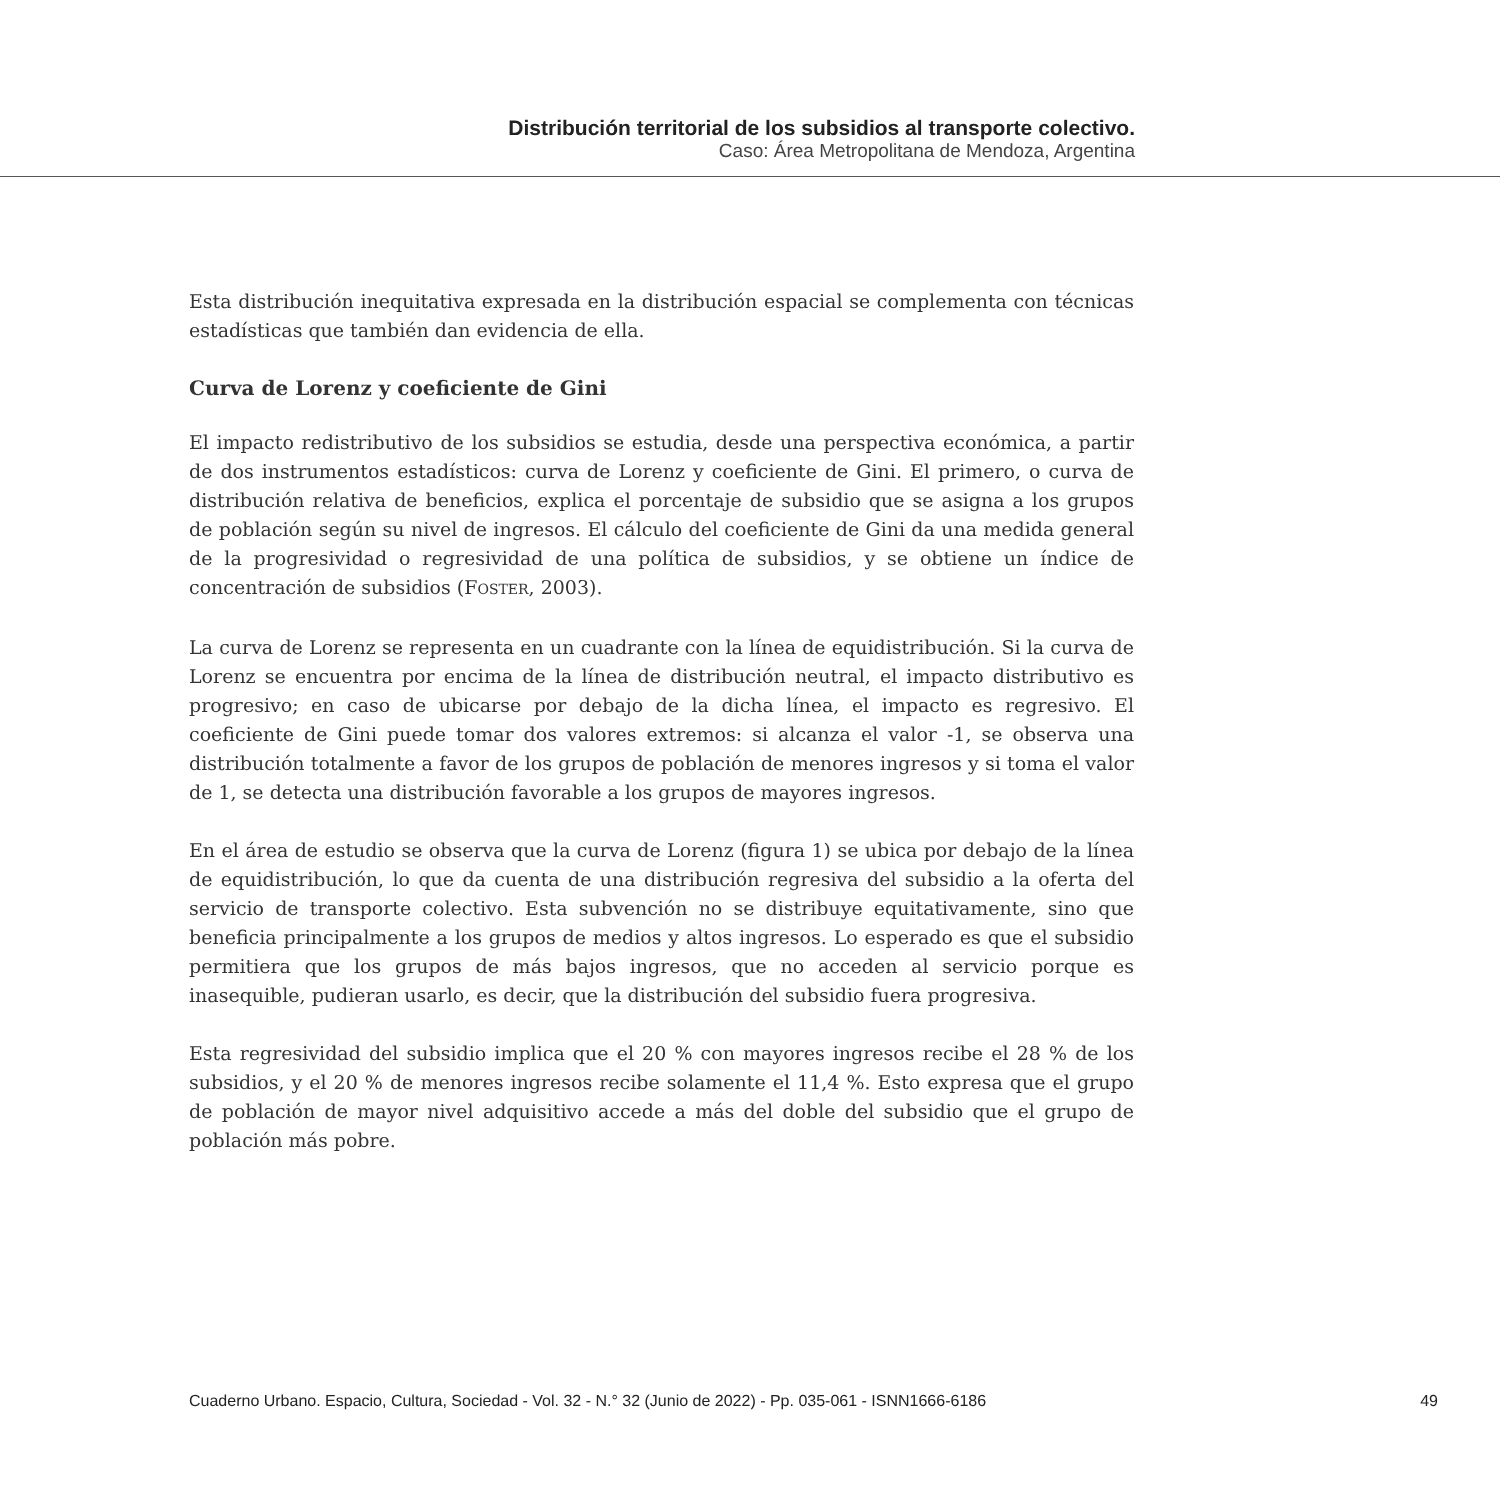Distribución territorial de los subsidios al transporte colectivo.
Caso: Área Metropolitana de Mendoza, Argentina
Esta distribución inequitativa expresada en la distribución espacial se complementa con técnicas estadísticas que también dan evidencia de ella.
Curva de Lorenz y coeficiente de Gini
El impacto redistributivo de los subsidios se estudia, desde una perspectiva económica, a partir de dos instrumentos estadísticos: curva de Lorenz y coeficiente de Gini. El primero, o curva de distribución relativa de beneficios, explica el porcentaje de subsidio que se asigna a los grupos de población según su nivel de ingresos. El cálculo del coeficiente de Gini da una medida general de la progresividad o regresividad de una política de subsidios, y se obtiene un índice de concentración de subsidios (FOSTER, 2003).
La curva de Lorenz se representa en un cuadrante con la línea de equidistribución. Si la curva de Lorenz se encuentra por encima de la línea de distribución neutral, el impacto distributivo es progresivo; en caso de ubicarse por debajo de la dicha línea, el impacto es regresivo. El coeficiente de Gini puede tomar dos valores extremos: si alcanza el valor -1, se observa una distribución totalmente a favor de los grupos de población de menores ingresos y si toma el valor de 1, se detecta una distribución favorable a los grupos de mayores ingresos.
En el área de estudio se observa que la curva de Lorenz (figura 1) se ubica por debajo de la línea de equidistribución, lo que da cuenta de una distribución regresiva del subsidio a la oferta del servicio de transporte colectivo. Esta subvención no se distribuye equitativamente, sino que beneficia principalmente a los grupos de medios y altos ingresos. Lo esperado es que el subsidio permitiera que los grupos de más bajos ingresos, que no acceden al servicio porque es inasequible, pudieran usarlo, es decir, que la distribución del subsidio fuera progresiva.
Esta regresividad del subsidio implica que el 20 % con mayores ingresos recibe el 28 % de los subsidios, y el 20 % de menores ingresos recibe solamente el 11,4 %. Esto expresa que el grupo de población de mayor nivel adquisitivo accede a más del doble del subsidio que el grupo de población más pobre.
Cuaderno Urbano. Espacio, Cultura, Sociedad - Vol. 32 - N.° 32 (Junio de 2022) - Pp. 035-061 - ISNN1666-6186 49